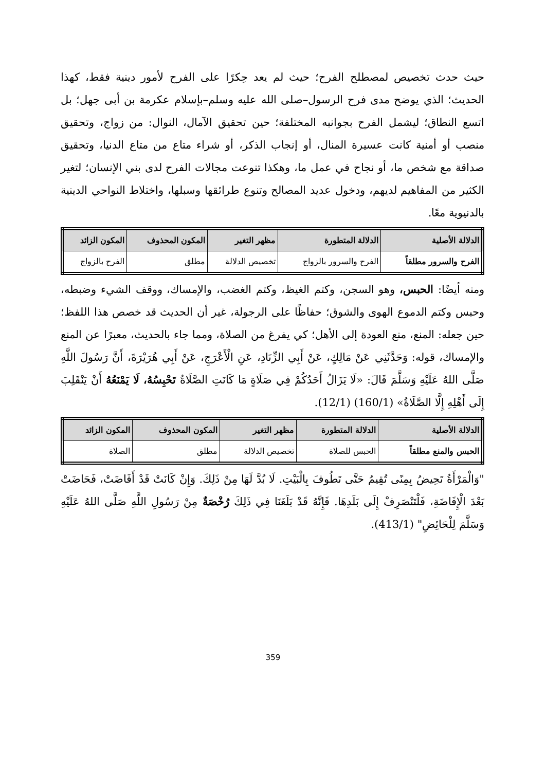حيث حدث تخصيص لمصطلح الفرح؛ حيث لم يعد حِكرًا على الفرح لأمور دينية فقط، كهذا الحديث؛ الذي يوضح مدى فرح الرسول–صلى الله عليه وسلم–بإسلام عكرمة بن أبى جهل؛ بل اتسع النطاق؛ ليشمل الفرح بجوانبه المختلفة؛ حين تحقيق الآمال، النوال: من زواج، وتحقيق منصب أو أمنية كانت عسيرة المنال، أو إنجاب الذكر، أو شراء متاع من متاع الدنيا، وتحقيق صداقة مع شخص ما، أو نجاح في عمل ما، وهكذا تنوعت مجالات الفرح لدى بني الإنسان؛ لتغير الكثير من المفاهيم لديهم، ودخول عديد المصالح وتنوع طرائقها وسبلها، واختلاط النواحي الدينية بالدنيوية معًا.
| الدلالة الأصلية | الدلالة المتطورة | مظهر التغير | المكون المحذوف | المكون الزائد |
| --- | --- | --- | --- | --- |
| الفرح والسرور مطلقاً | الفرح والسرور بالزواج | تخصيص الدلالة | مطلق | الفرح بالزواج |
ومنه أيضًا: الحبس، وهو السجن، وكتم الغيظ، وكتم الغضب، والإمساك، ووقف الشيء وضبطه، وحبس وكتم الدموع الهوى والشوق؛ حفاظًا على الرجولة، غير أن الحديث قد خصص هذا اللفظ؛ حين جعله: المنع، منع العودة إلى الأهل؛ كي يفرغ من الصلاة، ومما جاء بالحديث، معبرًا عن المنع والإمساك، قوله: وَحَدَّثَنِي عَنْ مَالِكٍ، عَنْ أَبِي الزِّنَادِ، عَنِ الْأَعْرَجِ، عَنْ أَبِي هُرَيْرَةَ، أَنَّ رَسُولَ اللَّهِ صَلَّى اللهُ عَلَيْهِ وَسَلَّمَ قَالَ: «لَا يَزَالُ أَحَدُكُمْ فِي صَلَاةٍ مَا كَانَتِ الصَّلَاةُ تَحْبِسُهُ، لَا يَمْنَعُهُ أَنْ يَنْقَلِبَ إِلَى أَهْلِهِ إِلَّا الصَّلَاةُ» (160/1) (12/1).
| الدلالة الأصلية | الدلالة المتطورة | مظهر التغير | المكون المحذوف | المكون الزائد |
| --- | --- | --- | --- | --- |
| الحبس والمنع مطلقاً | الحبس للصلاة | تخصيص الدلالة | مطلق | الصلاة |
"وَالْمَرْأَةُ تَحِيضُ بِمِنًى تُقِيمُ حَتَّى تَطُوفَ بِالْبَيْتِ. لَا بُدَّ لَهَا مِنْ ذَلِكَ. وَإِنْ كَانَتْ قَدْ أَفَاضَتْ، فَحَاضَتْ بَعْدَ الْإِفَاضَةِ، فَلْتَنْصَرِفْ إِلَى بَلَدِهَا. فَإِنَّهُ قَدْ بَلَغَنَا فِي ذَلِكَ رُخْصَةٌ مِنْ رَسُولِ اللَّهِ صَلَّى اللهُ عَلَيْهِ وَسَلَّمَ لِلْحَائِضِ" (413/1).
359